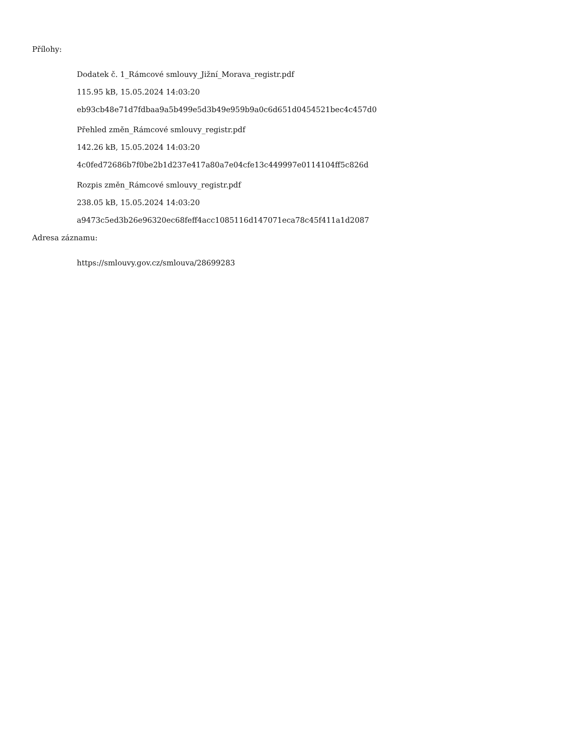Přílohy:
Dodatek č. 1_Rámcové smlouvy_Jižní_Morava_registr.pdf
115.95 kB, 15.05.2024 14:03:20
eb93cb48e71d7fdbaa9a5b499e5d3b49e959b9a0c6d651d0454521bec4c457d0
Přehled změn_Rámcové smlouvy_registr.pdf
142.26 kB, 15.05.2024 14:03:20
4c0fed72686b7f0be2b1d237e417a80a7e04cfe13c449997e0114104ff5c826d
Rozpis změn_Rámcové smlouvy_registr.pdf
238.05 kB, 15.05.2024 14:03:20
a9473c5ed3b26e96320ec68feff4acc1085116d147071eca78c45f411a1d2087
Adresa záznamu:
https://smlouvy.gov.cz/smlouva/28699283